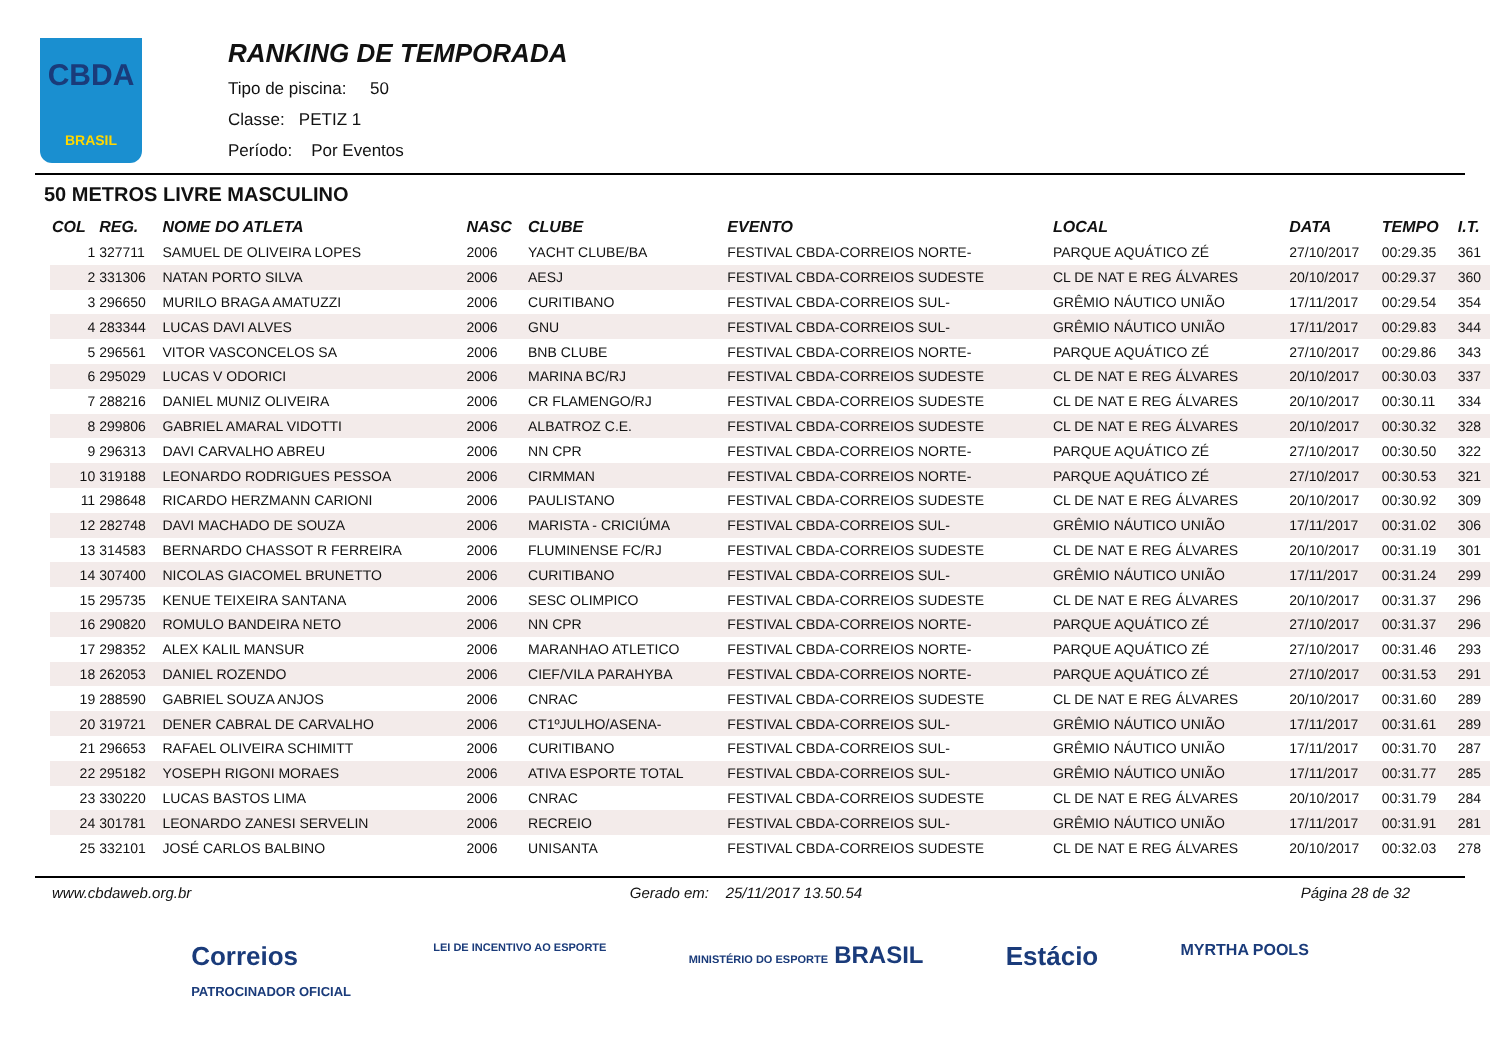CBDA
BRASIL
RANKING DE TEMPORADA
Tipo de piscina: 50
Classe: PETIZ 1
Período: Por Eventos
50 METROS LIVRE MASCULINO
| COL | REG. | NOME DO ATLETA | NASC | CLUBE | EVENTO | LOCAL | DATA | TEMPO | I.T. |
| --- | --- | --- | --- | --- | --- | --- | --- | --- | --- |
| 1 | 327711 | SAMUEL DE OLIVEIRA LOPES | 2006 | YACHT CLUBE/BA | FESTIVAL CBDA-CORREIOS NORTE- | PARQUE AQUÁTICO ZÉ | 27/10/2017 | 00:29.35 | 361 |
| 2 | 331306 | NATAN PORTO SILVA | 2006 | AESJ | FESTIVAL CBDA-CORREIOS SUDESTE | CL DE NAT E REG ÁLVARES | 20/10/2017 | 00:29.37 | 360 |
| 3 | 296650 | MURILO BRAGA AMATUZZI | 2006 | CURITIBANO | FESTIVAL CBDA-CORREIOS SUL- | GRÊMIO NÁUTICO UNIÃO | 17/11/2017 | 00:29.54 | 354 |
| 4 | 283344 | LUCAS DAVI ALVES | 2006 | GNU | FESTIVAL CBDA-CORREIOS SUL- | GRÊMIO NÁUTICO UNIÃO | 17/11/2017 | 00:29.83 | 344 |
| 5 | 296561 | VITOR VASCONCELOS SA | 2006 | BNB CLUBE | FESTIVAL CBDA-CORREIOS NORTE- | PARQUE AQUÁTICO ZÉ | 27/10/2017 | 00:29.86 | 343 |
| 6 | 295029 | LUCAS V ODORICI | 2006 | MARINA BC/RJ | FESTIVAL CBDA-CORREIOS SUDESTE | CL DE NAT E REG ÁLVARES | 20/10/2017 | 00:30.03 | 337 |
| 7 | 288216 | DANIEL MUNIZ OLIVEIRA | 2006 | CR FLAMENGO/RJ | FESTIVAL CBDA-CORREIOS SUDESTE | CL DE NAT E REG ÁLVARES | 20/10/2017 | 00:30.11 | 334 |
| 8 | 299806 | GABRIEL AMARAL VIDOTTI | 2006 | ALBATROZ C.E. | FESTIVAL CBDA-CORREIOS SUDESTE | CL DE NAT E REG ÁLVARES | 20/10/2017 | 00:30.32 | 328 |
| 9 | 296313 | DAVI CARVALHO ABREU | 2006 | NN CPR | FESTIVAL CBDA-CORREIOS NORTE- | PARQUE AQUÁTICO ZÉ | 27/10/2017 | 00:30.50 | 322 |
| 10 | 319188 | LEONARDO RODRIGUES PESSOA | 2006 | CIRMMAN | FESTIVAL CBDA-CORREIOS NORTE- | PARQUE AQUÁTICO ZÉ | 27/10/2017 | 00:30.53 | 321 |
| 11 | 298648 | RICARDO HERZMANN CARIONI | 2006 | PAULISTANO | FESTIVAL CBDA-CORREIOS SUDESTE | CL DE NAT E REG ÁLVARES | 20/10/2017 | 00:30.92 | 309 |
| 12 | 282748 | DAVI MACHADO DE SOUZA | 2006 | MARISTA - CRICIÚMA | FESTIVAL CBDA-CORREIOS SUL- | GRÊMIO NÁUTICO UNIÃO | 17/11/2017 | 00:31.02 | 306 |
| 13 | 314583 | BERNARDO CHASSOT R FERREIRA | 2006 | FLUMINENSE FC/RJ | FESTIVAL CBDA-CORREIOS SUDESTE | CL DE NAT E REG ÁLVARES | 20/10/2017 | 00:31.19 | 301 |
| 14 | 307400 | NICOLAS GIACOMEL BRUNETTO | 2006 | CURITIBANO | FESTIVAL CBDA-CORREIOS SUL- | GRÊMIO NÁUTICO UNIÃO | 17/11/2017 | 00:31.24 | 299 |
| 15 | 295735 | KENUE TEIXEIRA SANTANA | 2006 | SESC OLIMPICO | FESTIVAL CBDA-CORREIOS SUDESTE | CL DE NAT E REG ÁLVARES | 20/10/2017 | 00:31.37 | 296 |
| 16 | 290820 | ROMULO BANDEIRA NETO | 2006 | NN CPR | FESTIVAL CBDA-CORREIOS NORTE- | PARQUE AQUÁTICO ZÉ | 27/10/2017 | 00:31.37 | 296 |
| 17 | 298352 | ALEX KALIL MANSUR | 2006 | MARANHAO ATLETICO | FESTIVAL CBDA-CORREIOS NORTE- | PARQUE AQUÁTICO ZÉ | 27/10/2017 | 00:31.46 | 293 |
| 18 | 262053 | DANIEL ROZENDO | 2006 | CIEF/VILA PARAHYBA | FESTIVAL CBDA-CORREIOS NORTE- | PARQUE AQUÁTICO ZÉ | 27/10/2017 | 00:31.53 | 291 |
| 19 | 288590 | GABRIEL SOUZA ANJOS | 2006 | CNRAC | FESTIVAL CBDA-CORREIOS SUDESTE | CL DE NAT E REG ÁLVARES | 20/10/2017 | 00:31.60 | 289 |
| 20 | 319721 | DENER CABRAL DE CARVALHO | 2006 | CT1ºJULHO/ASENA- | FESTIVAL CBDA-CORREIOS SUL- | GRÊMIO NÁUTICO UNIÃO | 17/11/2017 | 00:31.61 | 289 |
| 21 | 296653 | RAFAEL OLIVEIRA SCHIMITT | 2006 | CURITIBANO | FESTIVAL CBDA-CORREIOS SUL- | GRÊMIO NÁUTICO UNIÃO | 17/11/2017 | 00:31.70 | 287 |
| 22 | 295182 | YOSEPH RIGONI MORAES | 2006 | ATIVA ESPORTE TOTAL | FESTIVAL CBDA-CORREIOS SUL- | GRÊMIO NÁUTICO UNIÃO | 17/11/2017 | 00:31.77 | 285 |
| 23 | 330220 | LUCAS BASTOS LIMA | 2006 | CNRAC | FESTIVAL CBDA-CORREIOS SUDESTE | CL DE NAT E REG ÁLVARES | 20/10/2017 | 00:31.79 | 284 |
| 24 | 301781 | LEONARDO ZANESI SERVELIN | 2006 | RECREIO | FESTIVAL CBDA-CORREIOS SUL- | GRÊMIO NÁUTICO UNIÃO | 17/11/2017 | 00:31.91 | 281 |
| 25 | 332101 | JOSÉ CARLOS BALBINO | 2006 | UNISANTA | FESTIVAL CBDA-CORREIOS SUDESTE | CL DE NAT E REG ÁLVARES | 20/10/2017 | 00:32.03 | 278 |
www.cbdaweb.org.br Gerado em: 25/11/2017 13.50.54 Página 28 de 32
Correios
PATROCINADOR OFICIAL LEI DE INCENTIVO AO ESPORTE MINISTÉRIO DO ESPORTE BRASIL Estácio MYRTHA POOLS